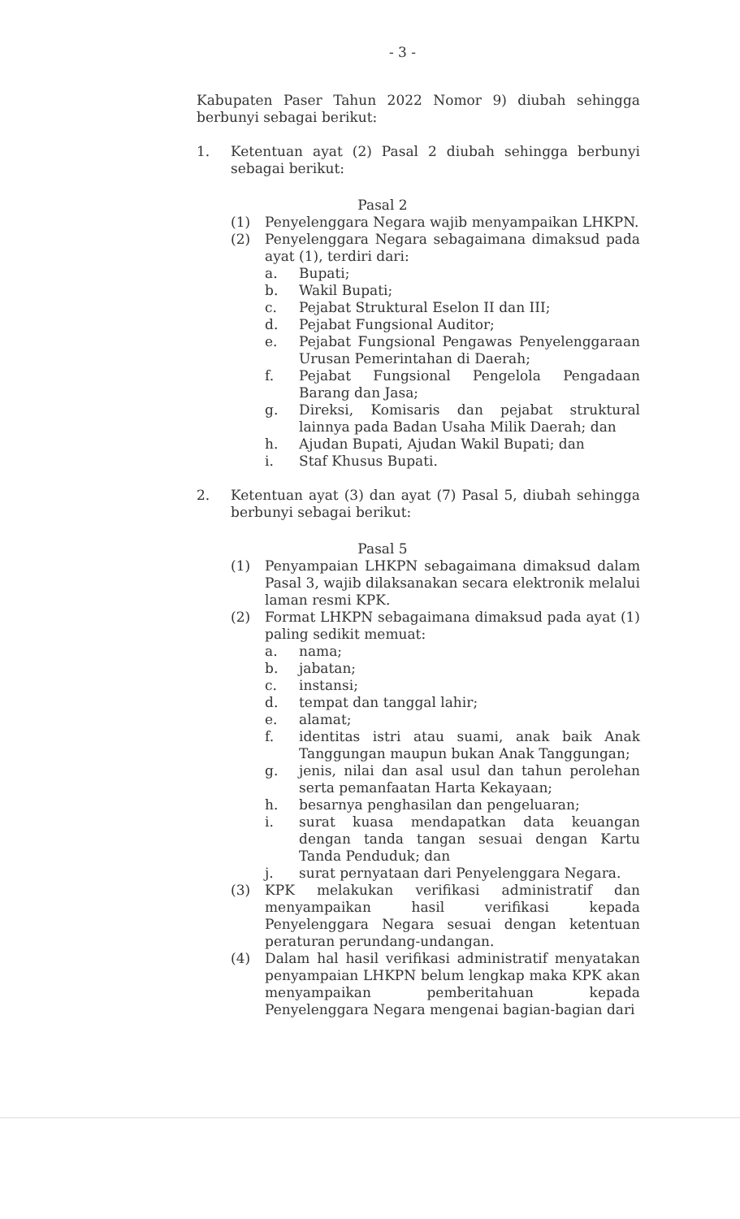- 3 -
Kabupaten Paser Tahun 2022 Nomor 9) diubah sehingga berbunyi sebagai berikut:
1. Ketentuan ayat (2) Pasal 2 diubah sehingga berbunyi sebagai berikut:
Pasal 2
(1) Penyelenggara Negara wajib menyampaikan LHKPN.
(2) Penyelenggara Negara sebagaimana dimaksud pada ayat (1), terdiri dari:
a. Bupati;
b. Wakil Bupati;
c. Pejabat Struktural Eselon II dan III;
d. Pejabat Fungsional Auditor;
e. Pejabat Fungsional Pengawas Penyelenggaraan Urusan Pemerintahan di Daerah;
f. Pejabat Fungsional Pengelola Pengadaan Barang dan Jasa;
g. Direksi, Komisaris dan pejabat struktural lainnya pada Badan Usaha Milik Daerah; dan
h. Ajudan Bupati, Ajudan Wakil Bupati; dan
i. Staf Khusus Bupati.
2. Ketentuan ayat (3) dan ayat (7) Pasal 5, diubah sehingga berbunyi sebagai berikut:
Pasal 5
(1) Penyampaian LHKPN sebagaimana dimaksud dalam Pasal 3, wajib dilaksanakan secara elektronik melalui laman resmi KPK.
(2) Format LHKPN sebagaimana dimaksud pada ayat (1) paling sedikit memuat:
a. nama;
b. jabatan;
c. instansi;
d. tempat dan tanggal lahir;
e. alamat;
f. identitas istri atau suami, anak baik Anak Tanggungan maupun bukan Anak Tanggungan;
g. jenis, nilai dan asal usul dan tahun perolehan serta pemanfaatan Harta Kekayaan;
h. besarnya penghasilan dan pengeluaran;
i. surat kuasa mendapatkan data keuangan dengan tanda tangan sesuai dengan Kartu Tanda Penduduk; dan
j. surat pernyataan dari Penyelenggara Negara.
(3) KPK melakukan verifikasi administratif dan menyampaikan hasil verifikasi kepada Penyelenggara Negara sesuai dengan ketentuan peraturan perundang-undangan.
(4) Dalam hal hasil verifikasi administratif menyatakan penyampaian LHKPN belum lengkap maka KPK akan menyampaikan pemberitahuan kepada Penyelenggara Negara mengenai bagian-bagian dari